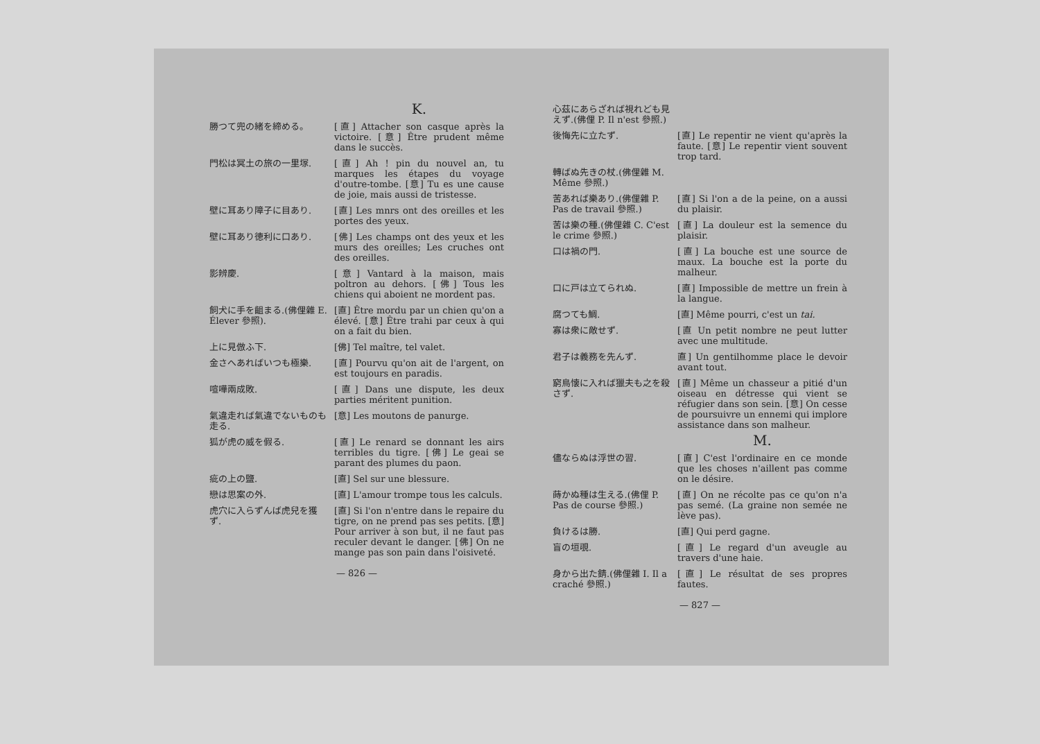K.
勝つて兜の緒を締める。 [直] Attacher son casque après la victoire. [意] Être prudent même dans le succès.
門松は冥土の旅の一里塚. [直] Ah ! pin du nouvel an, tu marques les étapes du voyage d'outre-tombe. [意] Tu es une cause de joie, mais aussi de tristesse.
壁に耳あり障子に目あり. [直] Les mnrs ont des oreilles et les portes des yeux.
壁に耳あり徳利に口あり. [佛] Les champs ont des yeux et les murs des oreilles; Les cruches ont des oreilles.
影辨慶. [意] Vantard à la maison, mais poltron au dehors. [佛] Tous les chiens qui aboient ne mordent pas.
飼犬に手を齟まる.(佛俚雜 E. Élever 參照).
[直] Être mordu par un chien qu'on a élevé. [意] Être trahi par ceux à qui on a fait du bien.
上に見倣ふ下. [佛] Tel maître, tel valet.
金さへあればいつも極樂. [直] Pourvu qu'on ait de l'argent, on est toujours en paradis.
喧嘩兩成敗. [直] Dans une dispute, les deux parties méritent punition.
氣違走れば氣違でないものも走る.
[意] Les moutons de panurge.
狐が虎の威を假る. [直] Le renard se donnant les airs terribles du tigre. [佛] Le geai se parant des plumes du paon.
疵の上の鹽. [直] Sel sur une blessure.
戀は思案の外. [直] L'amour trompe tous les calculs.
虎穴に入らずんば虎兒を獲ず.
[直] Si l'on n'entre dans le repaire du tigre, on ne prend pas ses petits. [意] Pour arriver à son but, il ne faut pas reculer devant le danger. [佛] On ne mange pas son pain dans l'oisiveté.
— 826 —
心茲にあらざれば視れども見えず.(佛俚 P. Il n'est 參照.)
後悔先に立たず. [直] Le repentir ne vient qu'après la faute. [意] Le repentir vient souvent trop tard.
轉ばぬ先きの杖.(佛俚雜 M. Même 參照.)
苦あれば樂あり.(佛俚雜 P. Pas de travail 參照.)
[直] Si l'on a de la peine, on a aussi du plaisir.
苦は樂の種.(佛俚雜 C. C'est le crime 參照.)
[直] La douleur est la semence du plaisir.
口は禍の門. [直] La bouche est une source de maux. La bouche est la porte du malheur.
口に戸は立てられぬ. [直] Impossible de mettre un frein à la langue.
腐つても鯛. [直] Même pourri, c'est un tai.
寡は衆に敵せず. [直 Un petit nombre ne peut lutter avec une multitude.
君子は義務を先んず. 直] Un gentilhomme place le devoir avant tout.
窮鳥懐に入れば獵夫も之を殺さず.
[直] Même un chasseur a pitié d'un oiseau en détresse qui vient se réfugier dans son sein. [意] On cesse de poursuivre un ennemi qui implore assistance dans son malheur.
M.
儘ならぬは浮世の習. [直] C'est l'ordinaire en ce monde que les choses n'aillent pas comme on le désire.
蒔かぬ種は生える.(佛俚 P. Pas de course 參照.)
[直] On ne récolte pas ce qu'on n'a pas semé. (La graine non semée ne lève pas).
負けるは勝. [直] Qui perd gagne.
盲の垣覗. [直] Le regard d'un aveugle au travers d'une haie.
身から出た錆.(佛俚雜 I. Il a craché 參照.)
[直] Le résultat de ses propres fautes.
— 827 —